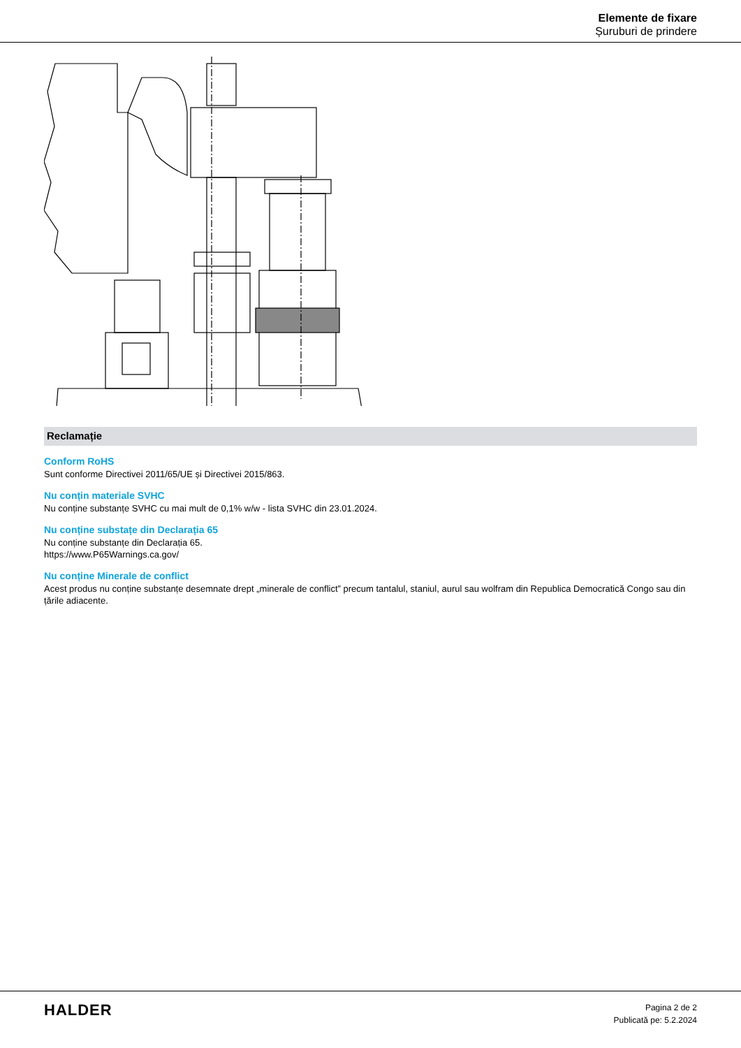Elemente de fixare
Șuruburi de prindere
Reclamație
Conform RoHS
Sunt conforme Directivei 2011/65/UE și Directivei 2015/863.
Nu conțin materiale SVHC
Nu conține substanțe SVHC cu mai mult de 0,1% w/w - lista SVHC din 23.01.2024.
Nu conține substațe din Declarația 65
Nu conține substanțe din Declarația 65.
https://www.P65Warnings.ca.gov/
Nu conține Minerale de conflict
Acest produs nu conține substanțe desemnate drept „minerale de conflict” precum tantalul, staniul, aurul sau wolfram din Republica Democratică Congo sau din țările adiacente.
HALDER
Pagina 2 de 2
Publicată pe: 5.2.2024